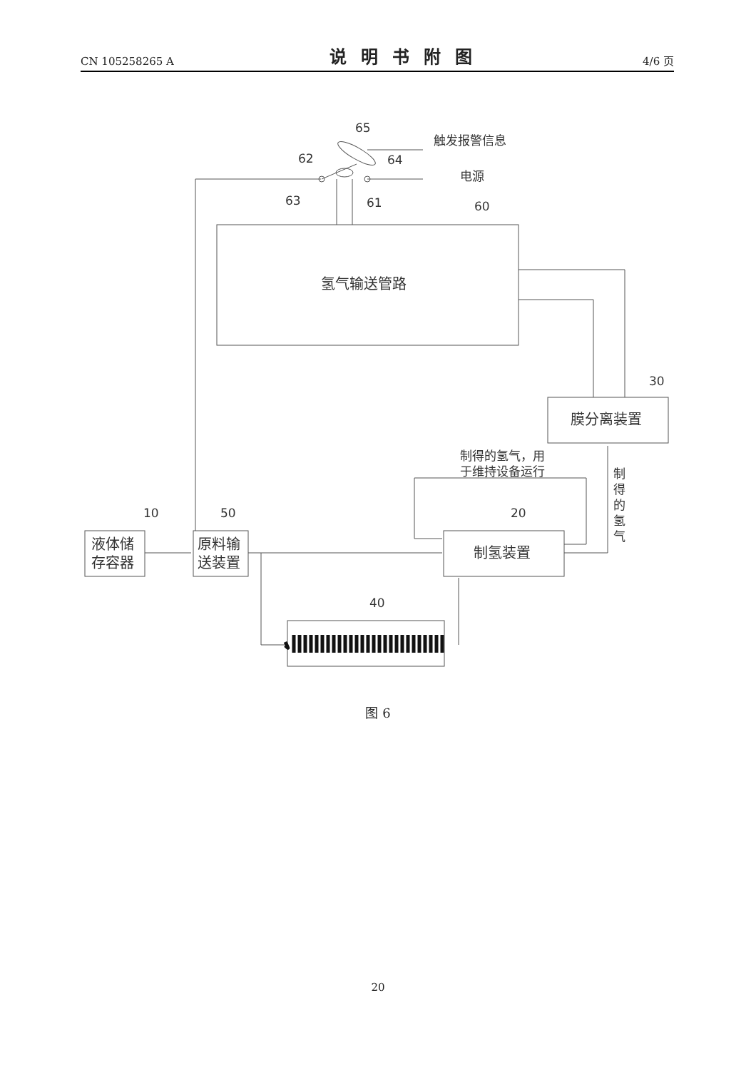CN 105258265 A 说明书附图 4/6 页
65
62
64
63
61
60
30
10
50
20
40
触发报警信息
电源
氢气输送管路
膜分离装置
制氢装置
液体储
存容器
原料输
送装置
制得的氢气，用
于维持设备运行
制
得
的
氢
气
图 6
20